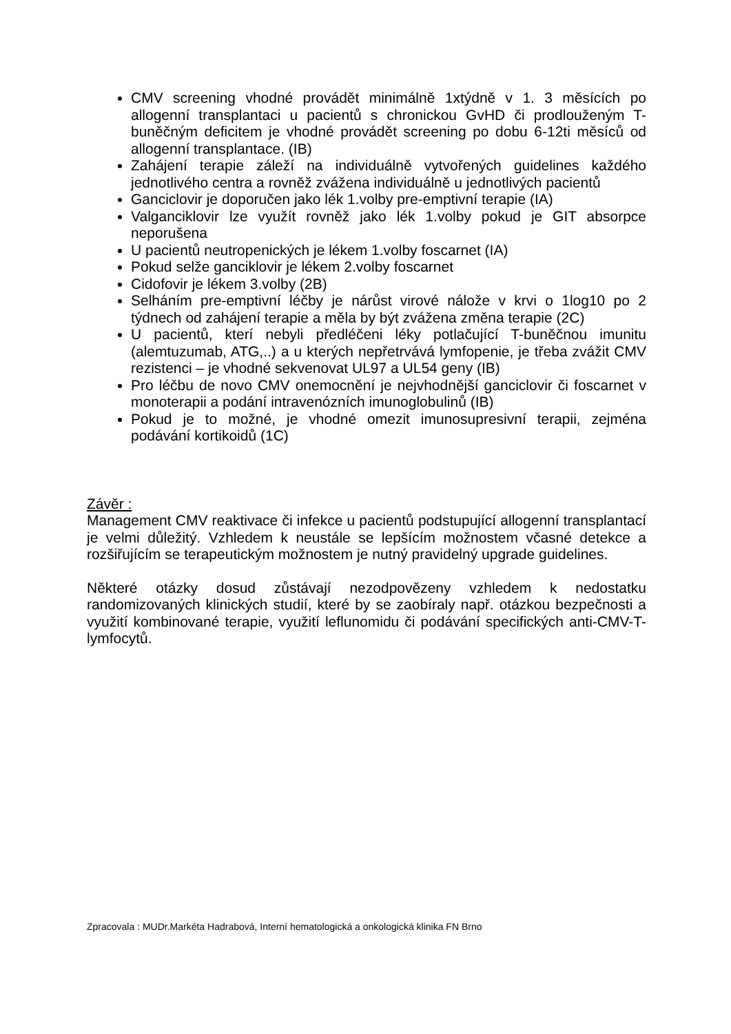CMV screening vhodné provádět minimálně 1xtýdně v 1. 3 měsících po allogenní transplantaci u pacientů s chronickou GvHD či prodlouženým T-buněčným deficitem je vhodné provádět screening po dobu 6-12ti měsíců od allogenní transplantace. (IB)
Zahájení terapie záleží na individuálně vytvořených guidelines každého jednotlivého centra a rovněž zvážena individuálně u jednotlivých pacientů
Ganciclovir je doporučen jako lék 1.volby pre-emptivní terapie (IA)
Valganciklovir lze využít rovněž jako lék 1.volby pokud je GIT absorpce neporušena
U pacientů neutropenických je lékem 1.volby foscarnet (IA)
Pokud selže ganciklovir je lékem 2.volby foscarnet
Cidofovir je lékem 3.volby (2B)
Selháním pre-emptivní léčby je nárůst virové nálože v krvi o 1log10 po 2 týdnech od zahájení terapie a měla by být zvážena změna terapie (2C)
U pacientů, kterí nebyli předléčeni léky potlačující T-buněčnou imunitu (alemtuzumab, ATG,..) a u kterých nepřetrvává lymfopenie, je třeba zvážit CMV rezistenci – je vhodné sekvenovat UL97 a UL54 geny (IB)
Pro léčbu de novo CMV onemocnění je nejvhodnější ganciclovir či foscarnet v monoterapii a podání intravenózních imunoglobulinů (IB)
Pokud je to možné, je vhodné omezit imunosupresivní terapii, zejména podávání kortikoidů (1C)
Závěr :
Management CMV reaktivace či infekce u pacientů podstupující allogenní transplantací je velmi důležitý. Vzhledem k neustále se lepšícím možnostem včasné detekce a rozšiřujícím se terapeutickým možnostem je nutný pravidelný upgrade guidelines.
Některé otázky dosud zůstávají nezodpovězeny vzhledem k nedostatku randomizovaných klinických studií, které by se zaobíraly např. otázkou bezpečnosti a využití kombinované terapie, využití leflunomidu či podávání specifických anti-CMV-T-lymfocytů.
Zpracovala : MUDr.Markéta Hadrabová, Interní hematologická a onkologická klinika FN Brno